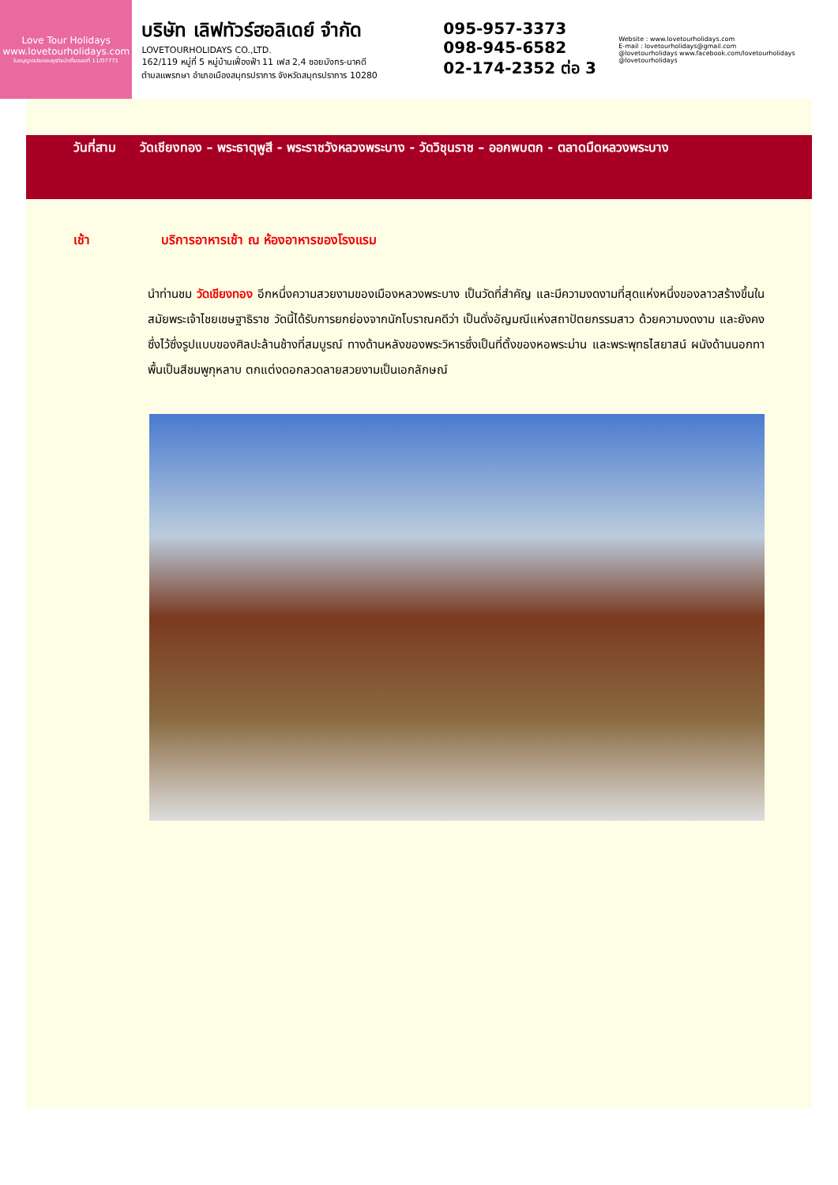Love Tour Holidays
www.lovetourholidays.com
ใบอนุญาตประกอบธุรกิจนำเที่ยวเลขที่ 11/07771
บริษัท เลิฟทัวร์ฮอลิเดย์ จำกัด
LOVETOURHOLIDAYS CO.,LTD.
162/119 หมู่ที่ 5 หมู่บ้านเฟื่องฟ้า 11 เฟส 2,4 ซอยมังกร-นาคดี
ตำบลแพรกษา อำเภอเมืองสมุทรปราการ จังหวัดสมุทรปราการ 10280
095-957-3373
098-945-6582
02-174-2352 ต่อ 3
Website : www.lovetourholidays.com
E-mail : lovetourholidays@gmail.com
@lovetourholidays www.facebook.com/lovetourholidays @lovetourholidays
วันที่สาม วัดเชียงทอง – พระธาตุพูสี - พระราชวังหลวงพระบาง - วัดวิชุนราช – ออกพบตก - ตลาดมืดหลวงพระบาง
เช้า บริการอาหารเช้า ณ ห้องอาหารของโรงแรม
นำท่านชม วัดเชียงทอง อีกหนึ่งความสวยงามของเมืองหลวงพระบาง เป็นวัดที่สำคัญ และมีความงดงามที่สุดแห่งหนึ่งของลาวสร้างขึ้นในสมัยพระเจ้าไชยเชษฐาธิราช วัดนี้ได้รับการยกย่องจากนักโบราณคดีว่า เป็นดั่งอัญมณีแห่งสถาปัตยกรรมสาว ด้วยความงดงาม และยังคงซึ่งไว้ซึ่งรูปแบบของศิลปะล้านช้างที่สมบูรณ์ ทางด้านหลังของพระวิหารซึ่งเป็นที่ตั้งของหอพระม่าน และพระพุทธไสยาสน์ ผนังด้านนอกทาพื้นเป็นสีชมพูกุหลาบ ตกแต่งดอกลวดลายสวยงามเป็นเอกลักษณ์